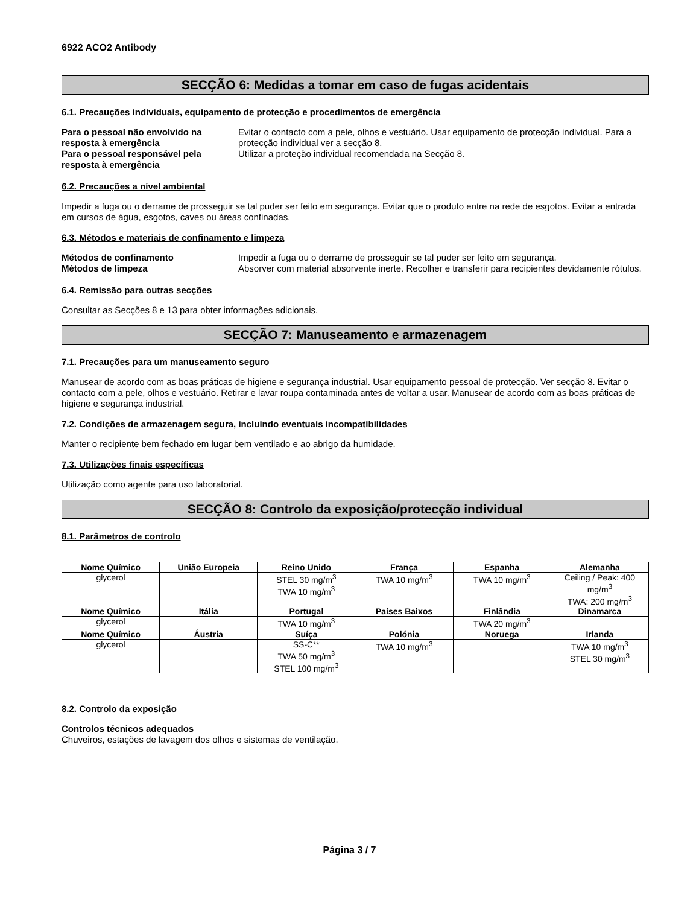6922 ACO2 Antibody
SECÇÃO 6: Medidas a tomar em caso de fugas acidentais
6.1. Precauções individuais, equipamento de protecção e procedimentos de emergência
Para o pessoal não envolvido na resposta à emergência
Evitar o contacto com a pele, olhos e vestuário. Usar equipamento de protecção individual. Para a protecção individual ver a secção 8.
Para o pessoal responsável pela resposta à emergência
Utilizar a proteção individual recomendada na Secção 8.
6.2. Precauções a nível ambiental
Impedir a fuga ou o derrame de prosseguir se tal puder ser feito em segurança. Evitar que o produto entre na rede de esgotos. Evitar a entrada em cursos de água, esgotos, caves ou áreas confinadas.
6.3. Métodos e materiais de confinamento e limpeza
Métodos de confinamento
Impedir a fuga ou o derrame de prosseguir se tal puder ser feito em segurança.
Métodos de limpeza
Absorver com material absorvente inerte. Recolher e transferir para recipientes devidamente rótulos.
6.4. Remissão para outras secções
Consultar as Secções 8 e 13 para obter informações adicionais.
SECÇÃO 7: Manuseamento e armazenagem
7.1. Precauções para um manuseamento seguro
Manusear de acordo com as boas práticas de higiene e segurança industrial. Usar equipamento pessoal de protecção. Ver secção 8. Evitar o contacto com a pele, olhos e vestuário. Retirar e lavar roupa contaminada antes de voltar a usar. Manusear de acordo com as boas práticas de higiene e segurança industrial.
7.2. Condições de armazenagem segura, incluindo eventuais incompatibilidades
Manter o recipiente bem fechado em lugar bem ventilado e ao abrigo da humidade.
7.3. Utilizações finais específicas
Utilização como agente para uso laboratorial.
SECÇÃO 8: Controlo da exposição/protecção individual
8.1. Parâmetros de controlo
| Nome Químico | União Europeia | Reino Unido | França | Espanha | Alemanha |
| --- | --- | --- | --- | --- | --- |
| glycerol | | STEL 30 mg/m<sup>3</sup> TWA 10 mg/m<sup>3</sup> | TWA 10 mg/m<sup>3</sup> | TWA 10 mg/m<sup>3</sup> | Ceiling / Peak: 400 mg/m<sup>3</sup> TWA: 200 mg/m<sup>3</sup> |
| Nome Químico | Itália | Portugal | Países Baixos | Finlândia | Dinamarca |
| glycerol | | TWA 10 mg/m<sup>3</sup> | | TWA 20 mg/m<sup>3</sup> | |
| Nome Químico | Áustria | Suíça | Polónia | Noruega | Irlanda |
| glycerol | | SS-C** TWA 50 mg/m<sup>3</sup> STEL 100 mg/m<sup>3</sup> | TWA 10 mg/m<sup>3</sup> | | TWA 10 mg/m<sup>3</sup> STEL 30 mg/m<sup>3</sup> |
8.2. Controlo da exposição
Controlos técnicos adequados
Chuveiros, estações de lavagem dos olhos e sistemas de ventilação.
Página 3 / 7